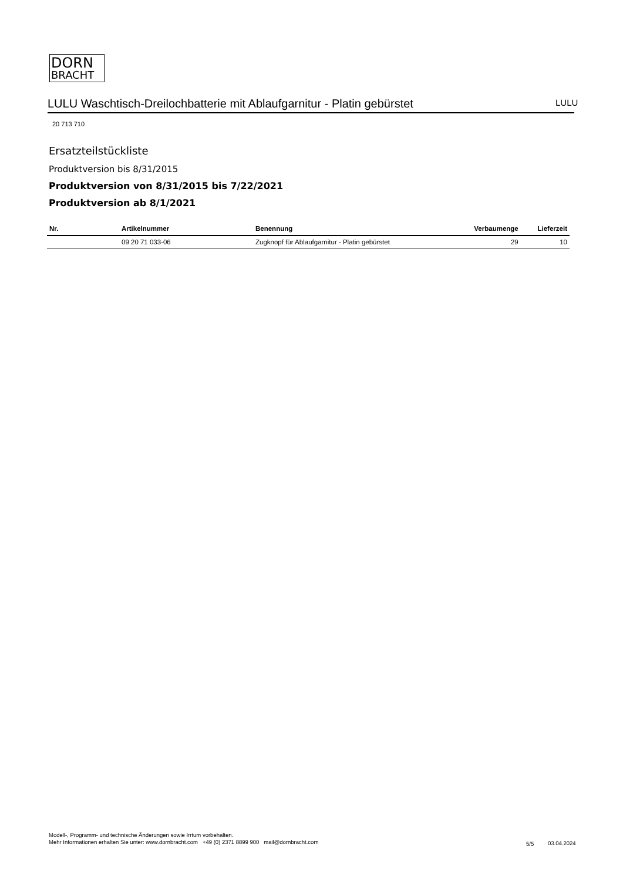DORN
BRACHT
LULU Waschtisch-Dreilochbatterie mit Ablaufgarnitur - Platin gebürstet LULU
20 713 710
Ersatzteilstückliste
Produktversion bis 8/31/2015
Produktversion von 8/31/2015 bis 7/22/2021
Produktversion ab 8/1/2021
| Nr. | Artikelnummer | Benennung | Verbaumenge | Lieferzeit |
| --- | --- | --- | --- | --- |
| | 09 20 71 033-06 | Zugknopf für Ablaufgarnitur - Platin gebürstet | 29 | 10 |
Modell-, Programm- und technische Änderungen sowie Irrtum vorbehalten.
Mehr Informationen erhalten Sie unter: www.dornbracht.com +49 (0) 2371 8899 900 mail@dornbracht.com
5/5 03.04.2024